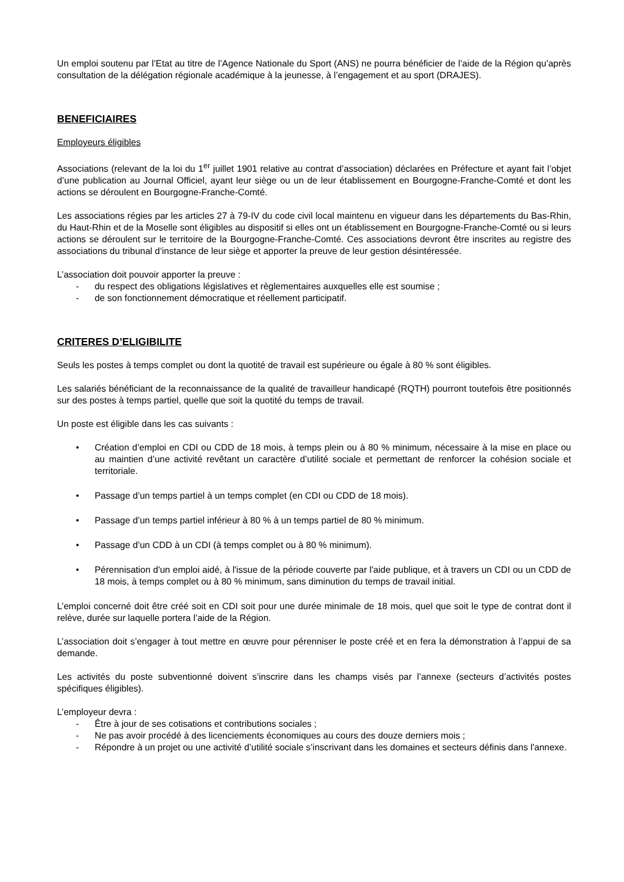Un emploi soutenu par l’Etat au titre de l’Agence Nationale du Sport (ANS) ne pourra bénéficier de l’aide de la Région qu’après consultation de la délégation régionale académique à la jeunesse, à l’engagement et au sport (DRAJES).
BENEFICIAIRES
Employeurs éligibles
Associations (relevant de la loi du 1<sup>er</sup> juillet 1901 relative au contrat d’association) déclarées en Préfecture et ayant fait l’objet d’une publication au Journal Officiel, ayant leur siège ou un de leur établissement en Bourgogne-Franche-Comté et dont les actions se déroulent en Bourgogne-Franche-Comté.
Les associations régies par les articles 27 à 79-IV du code civil local maintenu en vigueur dans les départements du Bas-Rhin, du Haut-Rhin et de la Moselle sont éligibles au dispositif si elles ont un établissement en Bourgogne-Franche-Comté ou si leurs actions se déroulent sur le territoire de la Bourgogne-Franche-Comté. Ces associations devront être inscrites au registre des associations du tribunal d’instance de leur siège et apporter la preuve de leur gestion désintéressée.
L’association doit pouvoir apporter la preuve :
- du respect des obligations législatives et règlementaires auxquelles elle est soumise ;
- de son fonctionnement démocratique et réellement participatif.
CRITERES D’ELIGIBILITE
Seuls les postes à temps complet ou dont la quotité de travail est supérieure ou égale à 80 % sont éligibles.
Les salariés bénéficiant de la reconnaissance de la qualité de travailleur handicapé (RQTH) pourront toutefois être positionnés sur des postes à temps partiel, quelle que soit la quotité du temps de travail.
Un poste est éligible dans les cas suivants :
• Création d’emploi en CDI ou CDD de 18 mois, à temps plein ou à 80 % minimum, nécessaire à la mise en place ou au maintien d’une activité revêtant un caractère d’utilité sociale et permettant de renforcer la cohésion sociale et territoriale.
• Passage d’un temps partiel à un temps complet (en CDI ou CDD de 18 mois).
• Passage d’un temps partiel inférieur à 80 % à un temps partiel de 80 % minimum.
• Passage d’un CDD à un CDI (à temps complet ou à 80 % minimum).
• Pérennisation d'un emploi aidé, à l'issue de la période couverte par l'aide publique, et à travers un CDI ou un CDD de 18 mois, à temps complet ou à 80 % minimum, sans diminution du temps de travail initial.
L’emploi concerné doit être créé soit en CDI soit pour une durée minimale de 18 mois, quel que soit le type de contrat dont il relève, durée sur laquelle portera l’aide de la Région.
L’association doit s’engager à tout mettre en œuvre pour pérenniser le poste créé et en fera la démonstration à l’appui de sa demande.
Les activités du poste subventionné doivent s’inscrire dans les champs visés par l’annexe (secteurs d’activités postes spécifiques éligibles).
L’employeur devra :
- Être à jour de ses cotisations et contributions sociales ;
- Ne pas avoir procédé à des licenciements économiques au cours des douze derniers mois ;
- Répondre à un projet ou une activité d’utilité sociale s’inscrivant dans les domaines et secteurs définis dans l'annexe.